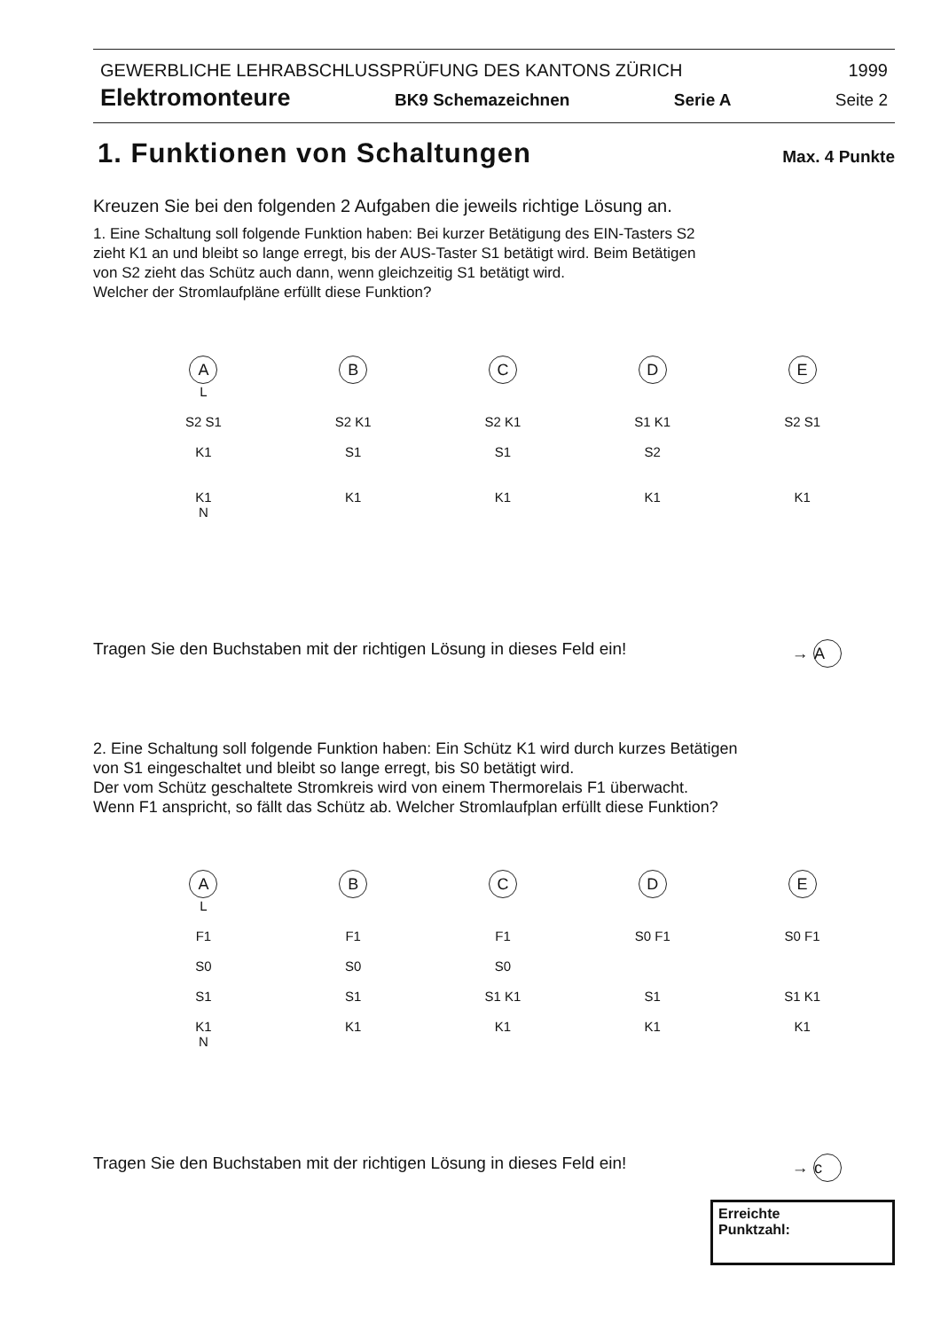GEWERBLICHE LEHRABSCHLUSSPRÜFUNG DES KANTONS ZÜRICH 1999
Elektromonteure BK9 Schemazeichnen Serie A Seite 2
1. Funktionen von Schaltungen
Max. 4 Punkte
Kreuzen Sie bei den folgenden 2 Aufgaben die jeweils richtige Lösung an.
1. Eine Schaltung soll folgende Funktion haben: Bei kurzer Betätigung des EIN-Tasters S2
zieht K1 an und bleibt so lange erregt, bis der AUS-Taster S1 betätigt wird. Beim Betätigen
von S2 zieht das Schütz auch dann, wenn gleichzeitig S1 betätigt wird.
Welcher der Stromlaufpläne erfüllt diese Funktion?
A
L
S2 S1
K1
K1
N
B
S2 K1
S1
K1
C
S2 K1
S1
K1
D
S1 K1
S2
K1
E
S2 S1
K1
Tragen Sie den Buchstaben mit der richtigen Lösung in dieses Feld ein! → A
2. Eine Schaltung soll folgende Funktion haben: Ein Schütz K1 wird durch kurzes Betätigen
von S1 eingeschaltet und bleibt so lange erregt, bis S0 betätigt wird.
Der vom Schütz geschaltete Stromkreis wird von einem Thermorelais F1 überwacht.
Wenn F1 anspricht, so fällt das Schütz ab. Welcher Stromlaufplan erfüllt diese Funktion?
A
L
F1
S0
S1
K1
N
B
F1
S0
S1
K1
C
F1
S0
S1 K1
K1
D
S0 F1
S1
K1
E
S0 F1
S1 K1
K1
Tragen Sie den Buchstaben mit der richtigen Lösung in dieses Feld ein! → c
Erreichte
Punktzahl: